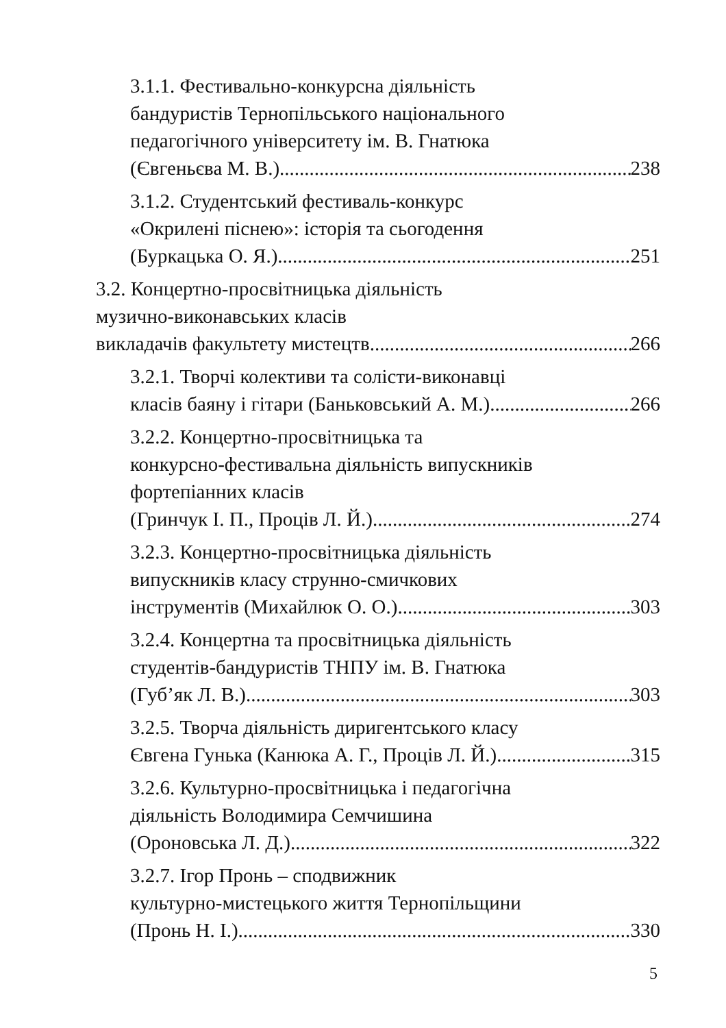3.1.1. Фестивально-конкурсна діяльність
бандуристів Тернопільського національного
педагогічного університету ім. В. Гнатюка
(Євгеньєва М. В.) 238
3.1.2. Студентський фестиваль-конкурс
«Окрилені піснею»: історія та сьогодення
(Буркацька О. Я.) 251
3.2. Концертно-просвітницька діяльність
музично-виконавських класів
викладачів факультету мистецтв 266
3.2.1. Творчі колективи та солісти-виконавці
класів баяну і гітари (Баньковський А. М.) 266
3.2.2. Концертно-просвітницька та
конкурсно-фестивальна діяльність випускників
фортепіанних класів
(Гринчук І. П., Проців Л. Й.) 274
3.2.3. Концертно-просвітницька діяльність
випускників класу струнно-смичкових
інструментів (Михайлюк О. О.) 303
3.2.4. Концертна та просвітницька діяльність
студентів-бандуристів ТНПУ ім. В. Гнатюка
(Губ’як Л. В.) 303
3.2.5. Творча діяльність диригентського класу
Євгена Гунька (Канюка А. Г., Проців Л. Й.) 315
3.2.6. Культурно-просвітницька і педагогічна
діяльність Володимира Семчишина
(Ороновська Л. Д.) 322
3.2.7. Ігор Пронь – сподвижник
культурно-мистецького життя Тернопільщини
(Пронь Н. І.) 330
5